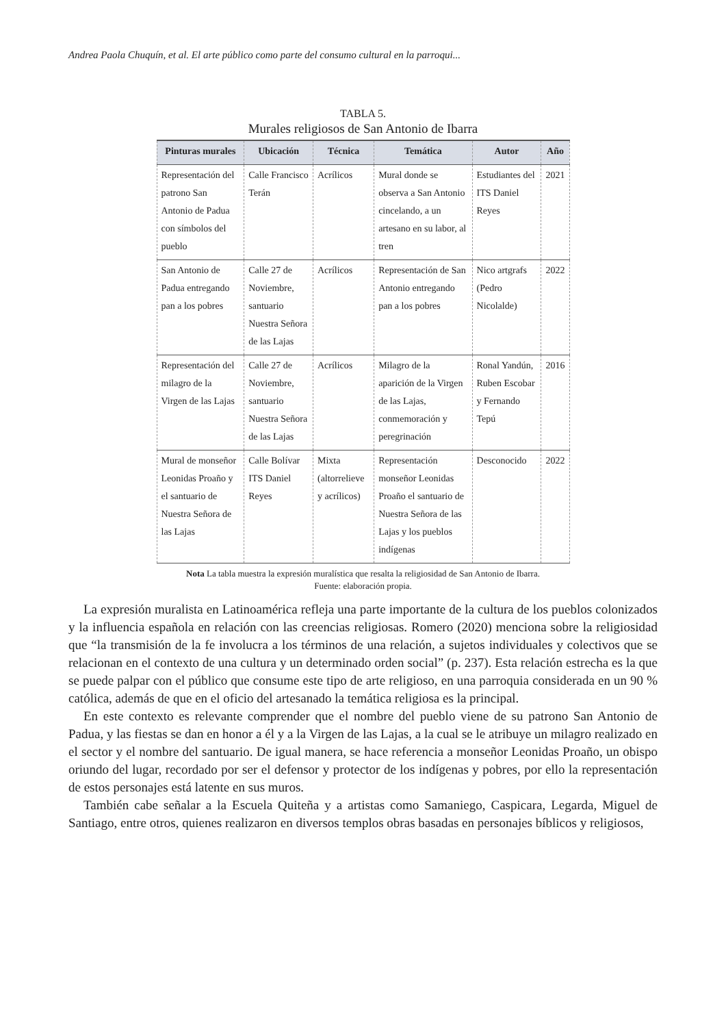Andrea Paola Chuquín, et al. El arte público como parte del consumo cultural en la parroqui...
TABLA 5.
Murales religiosos de San Antonio de Ibarra
| Pinturas murales | Ubicación | Técnica | Temática | Autor | Año |
| --- | --- | --- | --- | --- | --- |
| Representación del patrono San Antonio de Padua con símbolos del pueblo | Calle Francisco Terán | Acrílicos | Mural donde se observa a San Antonio cincelando, a un artesano en su labor, al tren | Estudiantes del ITS Daniel Reyes | 2021 |
| San Antonio de Padua entregando pan a los pobres | Calle 27 de Noviembre, santuario Nuestra Señora de las Lajas | Acrílicos | Representación de San Antonio entregando pan a los pobres | Nico artgrafs (Pedro Nicolalde) | 2022 |
| Representación del milagro de la Virgen de las Lajas | Calle 27 de Noviembre, santuario Nuestra Señora de las Lajas | Acrílicos | Milagro de la aparición de la Virgen de las Lajas, conmemoración y peregrinación | Ronal Yandún, Ruben Escobar y Fernando Tepú | 2016 |
| Mural de monseñor Leonidas Proaño y el santuario de Nuestra Señora de las Lajas | Calle Bolívar ITS Daniel Reyes | Mixta (altorrelieve y acrílicos) | Representación monseñor Leonidas Proaño el santuario de Nuestra Señora de las Lajas y los pueblos indígenas | Desconocido | 2022 |
Nota La tabla muestra la expresión muralística que resalta la religiosidad de San Antonio de Ibarra.
Fuente: elaboración propia.
La expresión muralista en Latinoamérica refleja una parte importante de la cultura de los pueblos colonizados y la influencia española en relación con las creencias religiosas. Romero (2020) menciona sobre la religiosidad que “la transmisión de la fe involucra a los términos de una relación, a sujetos individuales y colectivos que se relacionan en el contexto de una cultura y un determinado orden social” (p. 237). Esta relación estrecha es la que se puede palpar con el público que consume este tipo de arte religioso, en una parroquia considerada en un 90 % católica, además de que en el oficio del artesanado la temática religiosa es la principal.
En este contexto es relevante comprender que el nombre del pueblo viene de su patrono San Antonio de Padua, y las fiestas se dan en honor a él y a la Virgen de las Lajas, a la cual se le atribuye un milagro realizado en el sector y el nombre del santuario. De igual manera, se hace referencia a monseñor Leonidas Proaño, un obispo oriundo del lugar, recordado por ser el defensor y protector de los indígenas y pobres, por ello la representación de estos personajes está latente en sus muros.
También cabe señalar a la Escuela Quiteña y a artistas como Samaniego, Caspicara, Legarda, Miguel de Santiago, entre otros, quienes realizaron en diversos templos obras basadas en personajes bíblicos y religiosos,